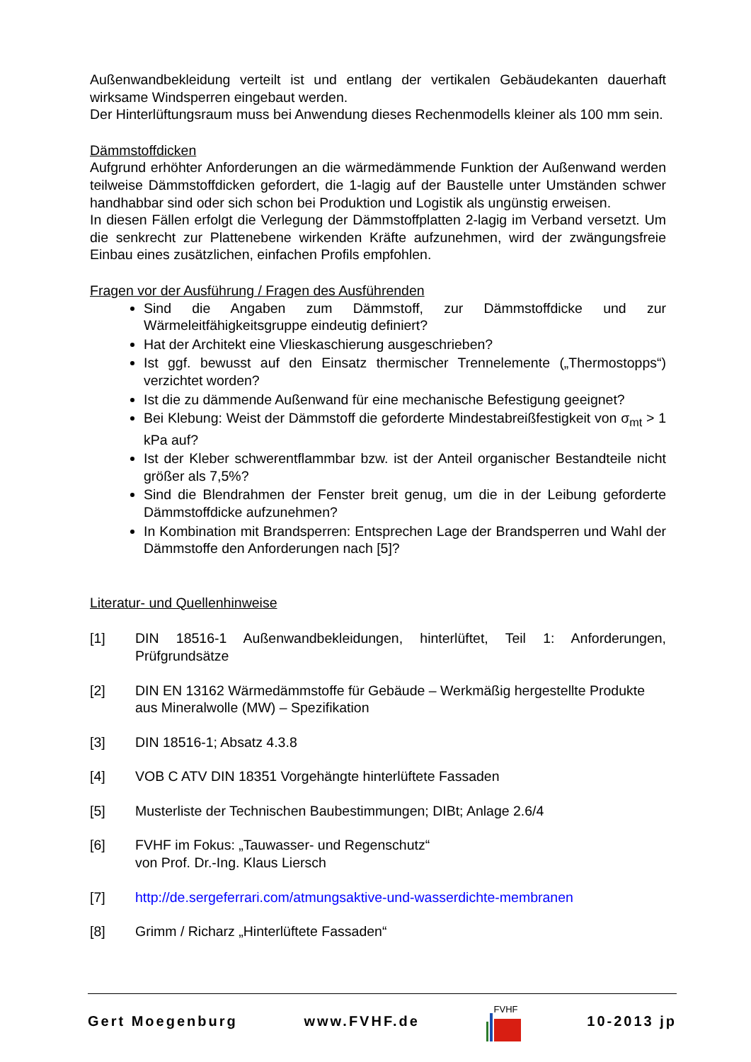Außenwandbekleidung verteilt ist und entlang der vertikalen Gebäudekanten dauerhaft wirksame Windsperren eingebaut werden.
Der Hinterlüftungsraum muss bei Anwendung dieses Rechenmodells kleiner als 100 mm sein.
Dämmstoffdicken
Aufgrund erhöhter Anforderungen an die wärmedämmende Funktion der Außenwand werden teilweise Dämmstoffdicken gefordert, die 1-lagig auf der Baustelle unter Umständen schwer handhabbar sind oder sich schon bei Produktion und Logistik als ungünstig erweisen.
In diesen Fällen erfolgt die Verlegung der Dämmstoffplatten 2-lagig im Verband versetzt. Um die senkrecht zur Plattenebene wirkenden Kräfte aufzunehmen, wird der zwängungsfreie Einbau eines zusätzlichen, einfachen Profils empfohlen.
Fragen vor der Ausführung / Fragen des Ausführenden
Sind die Angaben zum Dämmstoff, zur Dämmstoffdicke und zur Wärmeleitfähigkeitsgruppe eindeutig definiert?
Hat der Architekt eine Vlieskaschierung ausgeschrieben?
Ist ggf. bewusst auf den Einsatz thermischer Trennelemente („Thermostopps“) verzichtet worden?
Ist die zu dämmende Außenwand für eine mechanische Befestigung geeignet?
Bei Klebung: Weist der Dämmstoff die geforderte Mindestabreißfestigkeit von σ<sub>mt</sub> > 1 kPa auf?
Ist der Kleber schwerentflammbar bzw. ist der Anteil organischer Bestandteile nicht größer als 7,5%?
Sind die Blendrahmen der Fenster breit genug, um die in der Leibung geforderte Dämmstoffdicke aufzunehmen?
In Kombination mit Brandsperren: Entsprechen Lage der Brandsperren und Wahl der Dämmstoffe den Anforderungen nach [5]?
Literatur- und Quellenhinweise
[1] DIN 18516-1 Außenwandbekleidungen, hinterlüftet, Teil 1: Anforderungen, Prüfgrundsätze
[2] DIN EN 13162 Wärmedämmstoffe für Gebäude – Werkmäßig hergestellte Produkte aus Mineralwolle (MW) – Spezifikation
[3] DIN 18516-1; Absatz 4.3.8
[4] VOB C ATV DIN 18351 Vorgehängte hinterlüftete Fassaden
[5] Musterliste der Technischen Baubestimmungen; DIBt; Anlage 2.6/4
[6] FVHF im Fokus: „Tauwasser- und Regenschutz“
von Prof. Dr.-Ing. Klaus Liersch
[7] http://de.sergeferrari.com/atmungsaktive-und-wasserdichte-membranen
[8] Grimm / Richarz „Hinterlüftete Fassaden“
Gert Moegenburg www.FVHF.de FVHF 10-2013 jp